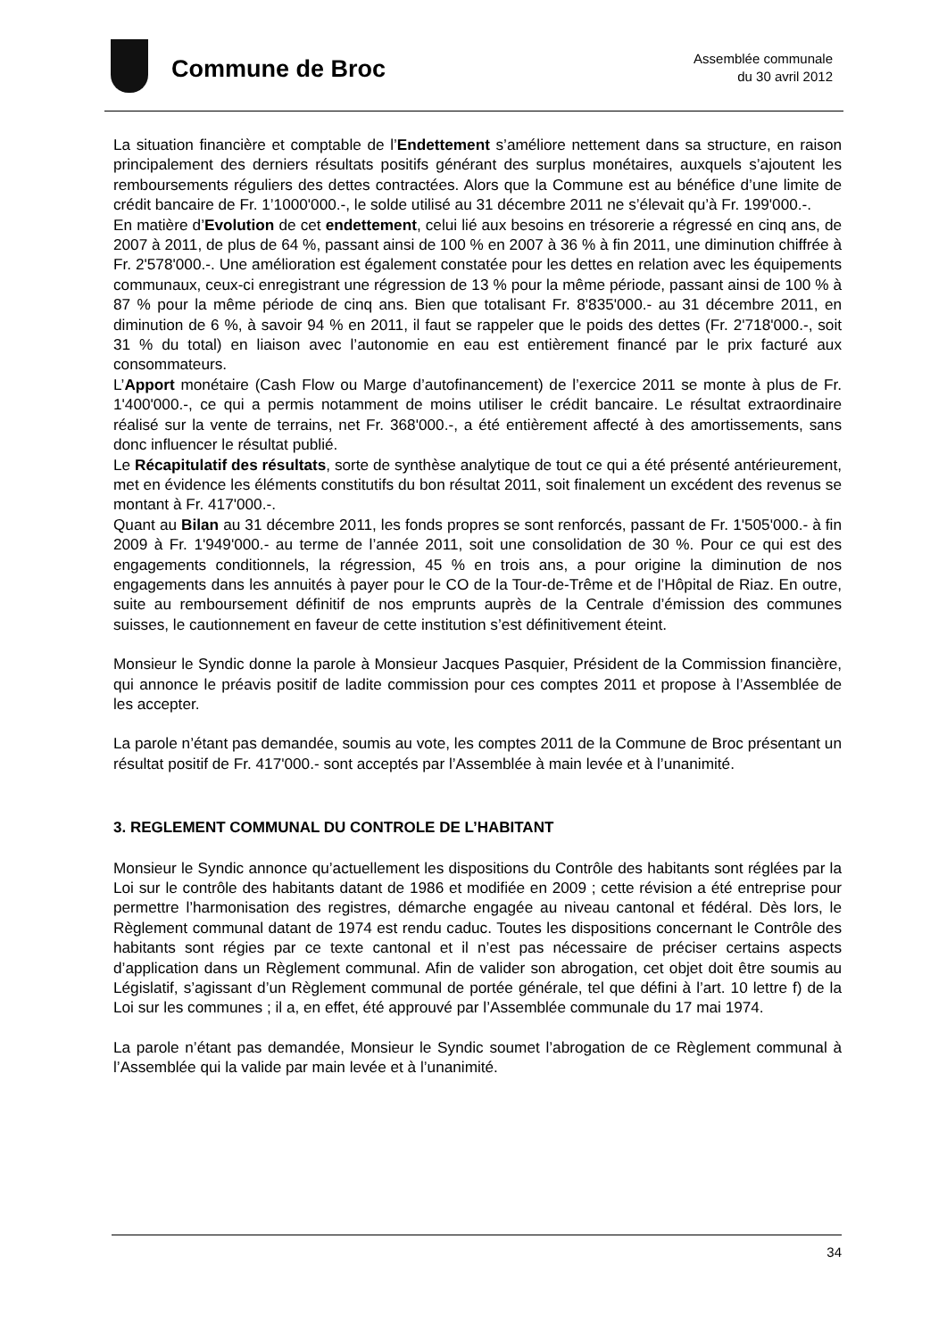Commune de Broc
Assemblée communale
du 30 avril 2012
La situation financière et comptable de l’Endettement s’améliore nettement dans sa structure, en raison principalement des derniers résultats positifs générant des surplus monétaires, auxquels s’ajoutent les remboursements réguliers des dettes contractées. Alors que la Commune est au bénéfice d’une limite de crédit bancaire de Fr. 1’1000'000.-, le solde utilisé au 31 décembre 2011 ne s’élevait qu’à Fr. 199'000.-.
En matière d’Evolution de cet endettement, celui lié aux besoins en trésorerie a régressé en cinq ans, de 2007 à 2011, de plus de 64 %, passant ainsi de 100 % en 2007 à 36 % à fin 2011, une diminution chiffrée à Fr. 2'578'000.-. Une amélioration est également constatée pour les dettes en relation avec les équipements communaux, ceux-ci enregistrant une régression de 13 % pour la même période, passant ainsi de 100 % à 87 % pour la même période de cinq ans. Bien que totalisant Fr. 8'835'000.- au 31 décembre 2011, en diminution de 6 %, à savoir 94 % en 2011, il faut se rappeler que le poids des dettes (Fr. 2'718'000.-, soit 31 % du total) en liaison avec l’autonomie en eau est entièrement financé par le prix facturé aux consommateurs.
L’Apport monétaire (Cash Flow ou Marge d’autofinancement) de l’exercice 2011 se monte à plus de Fr. 1'400'000.-, ce qui a permis notamment de moins utiliser le crédit bancaire. Le résultat extraordinaire réalisé sur la vente de terrains, net Fr. 368'000.-, a été entièrement affecté à des amortissements, sans donc influencer le résultat publié.
Le Récapitulatif des résultats, sorte de synthèse analytique de tout ce qui a été présenté antérieurement, met en évidence les éléments constitutifs du bon résultat 2011, soit finalement un excédent des revenus se montant à Fr. 417'000.-.
Quant au Bilan au 31 décembre 2011, les fonds propres se sont renforcés, passant de Fr. 1'505'000.- à fin 2009 à Fr. 1'949'000.- au terme de l’année 2011, soit une consolidation de 30 %. Pour ce qui est des engagements conditionnels, la régression, 45 % en trois ans, a pour origine la diminution de nos engagements dans les annuités à payer pour le CO de la Tour-de-Trême et de l’Hôpital de Riaz. En outre, suite au remboursement définitif de nos emprunts auprès de la Centrale d’émission des communes suisses, le cautionnement en faveur de cette institution s’est définitivement éteint.
Monsieur le Syndic donne la parole à Monsieur Jacques Pasquier, Président de la Commission financière, qui annonce le préavis positif de ladite commission pour ces comptes 2011 et propose à l’Assemblée de les accepter.
La parole n’étant pas demandée, soumis au vote, les comptes 2011 de la Commune de Broc présentant un résultat positif de Fr. 417'000.- sont acceptés par l’Assemblée à main levée et à l’unanimité.
3. REGLEMENT COMMUNAL DU CONTROLE DE L’HABITANT
Monsieur le Syndic annonce qu’actuellement les dispositions du Contrôle des habitants sont réglées par la Loi sur le contrôle des habitants datant de 1986 et modifiée en 2009 ; cette révision a été entreprise pour permettre l’harmonisation des registres, démarche engagée au niveau cantonal et fédéral. Dès lors, le Règlement communal datant de 1974 est rendu caduc. Toutes les dispositions concernant le Contrôle des habitants sont régies par ce texte cantonal et il n’est pas nécessaire de préciser certains aspects d’application dans un Règlement communal. Afin de valider son abrogation, cet objet doit être soumis au Législatif, s’agissant d’un Règlement communal de portée générale, tel que défini à l’art. 10 lettre f) de la Loi sur les communes ; il a, en effet, été approuvé par l’Assemblée communale du 17 mai 1974.
La parole n’étant pas demandée, Monsieur le Syndic soumet l’abrogation de ce Règlement communal à l’Assemblée qui la valide par main levée et à l’unanimité.
34